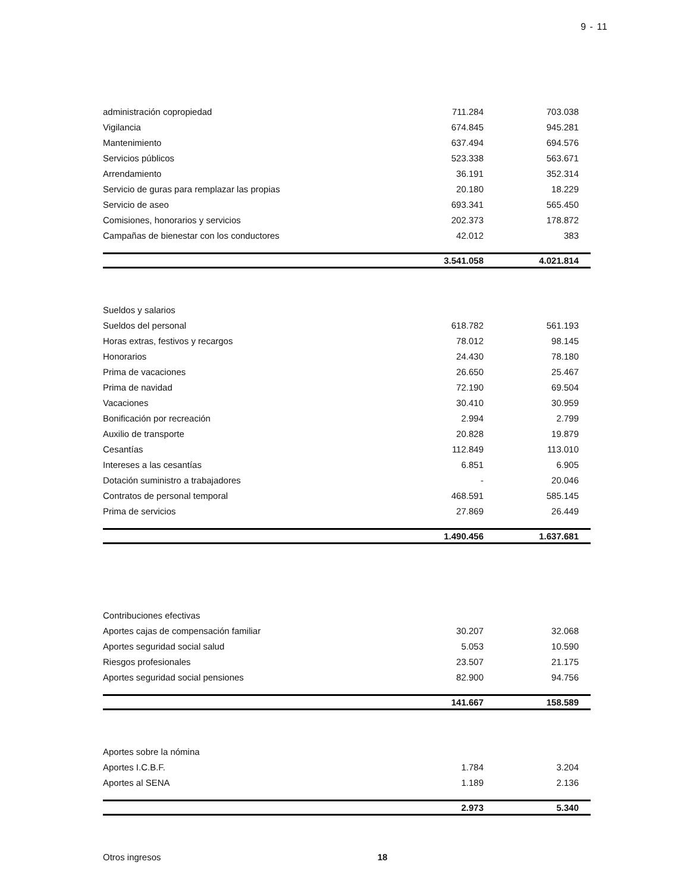9 - 11
| administración copropiedad | 711.284 | 703.038 |
| Vigilancia | 674.845 | 945.281 |
| Mantenimiento | 637.494 | 694.576 |
| Servicios públicos | 523.338 | 563.671 |
| Arrendamiento | 36.191 | 352.314 |
| Servicio de guras para remplazar las propias | 20.180 | 18.229 |
| Servicio de aseo | 693.341 | 565.450 |
| Comisiones, honorarios y servicios | 202.373 | 178.872 |
| Campañas de bienestar con los conductores | 42.012 | 383 |
| | 3.541.058 | 4.021.814 |
| Sueldos y salarios | | |
| Sueldos del personal | 618.782 | 561.193 |
| Horas extras, festivos y recargos | 78.012 | 98.145 |
| Honorarios | 24.430 | 78.180 |
| Prima de vacaciones | 26.650 | 25.467 |
| Prima de navidad | 72.190 | 69.504 |
| Vacaciones | 30.410 | 30.959 |
| Bonificación por recreación | 2.994 | 2.799 |
| Auxilio de transporte | 20.828 | 19.879 |
| Cesantías | 112.849 | 113.010 |
| Intereses a las cesantías | 6.851 | 6.905 |
| Dotación suministro a trabajadores | - | 20.046 |
| Contratos de personal temporal | 468.591 | 585.145 |
| Prima de servicios | 27.869 | 26.449 |
| | 1.490.456 | 1.637.681 |
| Contribuciones efectivas | | |
| Aportes cajas de compensación familiar | 30.207 | 32.068 |
| Aportes seguridad social salud | 5.053 | 10.590 |
| Riesgos profesionales | 23.507 | 21.175 |
| Aportes seguridad social pensiones | 82.900 | 94.756 |
| | 141.667 | 158.589 |
| Aportes sobre la nómina | | |
| Aportes I.C.B.F. | 1.784 | 3.204 |
| Aportes al SENA | 1.189 | 2.136 |
| | 2.973 | 5.340 |
| Otros ingresos 18 | | |